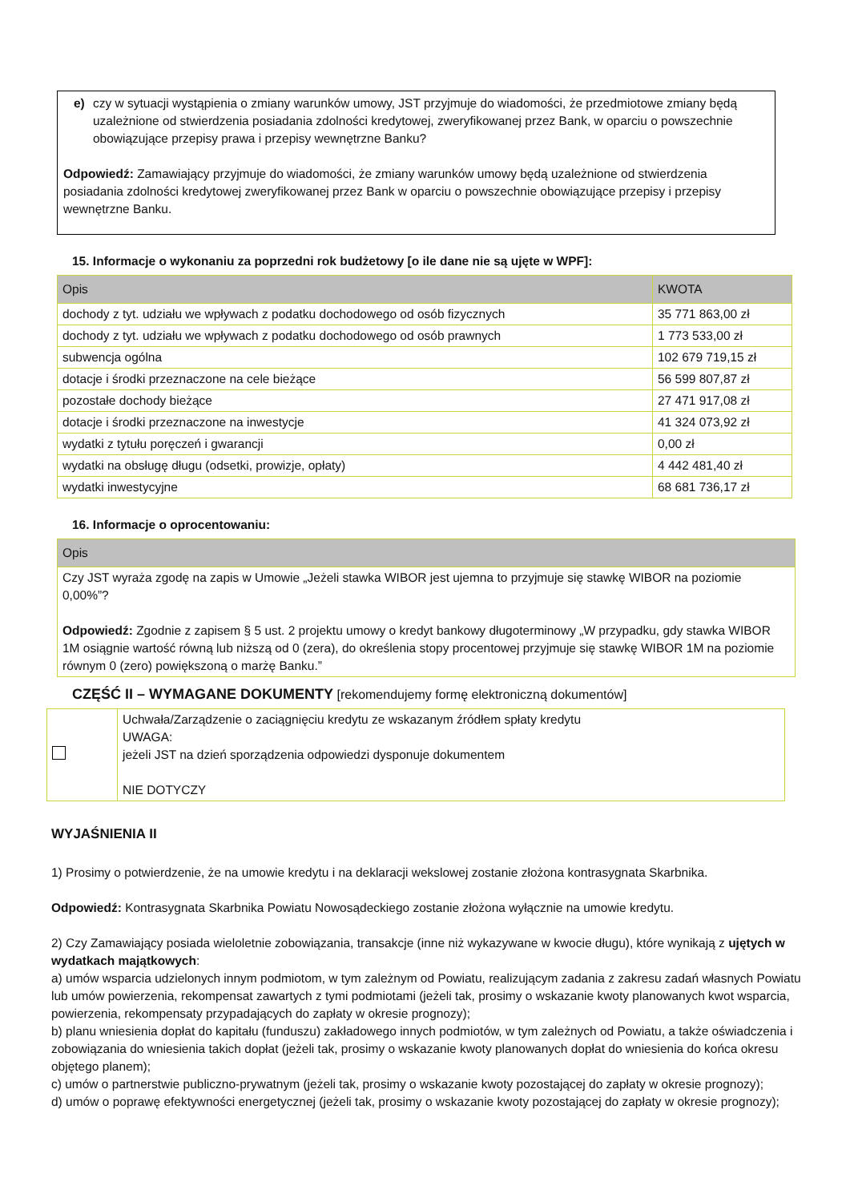e) czy w sytuacji wystąpienia o zmiany warunków umowy, JST przyjmuje do wiadomości, że przedmiotowe zmiany będą uzależnione od stwierdzenia posiadania zdolności kredytowej, zweryfikowanej przez Bank, w oparciu o powszechnie obowiązujące przepisy prawa i przepisy wewnętrzne Banku?
Odpowiedź: Zamawiający przyjmuje do wiadomości, że zmiany warunków umowy będą uzależnione od stwierdzenia posiadania zdolności kredytowej zweryfikowanej przez Bank w oparciu o powszechnie obowiązujące przepisy i przepisy wewnętrzne Banku.
15. Informacje o wykonaniu za poprzedni rok budżetowy [o ile dane nie są ujęte w WPF]:
| Opis | KWOTA |
| dochody z tyt. udziału we wpływach z podatku dochodowego od osób fizycznych | 35 771 863,00 zł |
| dochody z tyt. udziału we wpływach z podatku dochodowego od osób prawnych | 1 773 533,00 zł |
| subwencja ogólna | 102 679 719,15 zł |
| dotacje i środki przeznaczone na cele bieżące | 56 599 807,87 zł |
| pozostałe dochody bieżące | 27 471 917,08 zł |
| dotacje i środki przeznaczone na inwestycje | 41 324 073,92 zł |
| wydatki z tytułu poręczeń i gwarancji | 0,00 zł |
| wydatki na obsługę długu (odsetki, prowizje, opłaty) | 4 442 481,40 zł |
| wydatki inwestycyjne | 68 681 736,17 zł |
16. Informacje o oprocentowaniu:
| Opis |
| Czy JST wyraża zgodę na zapis w Umowie „Jeżeli stawka WIBOR jest ujemna to przyjmuje się stawkę WIBOR na poziomie 0,00%”? Odpowiedź: Zgodnie z zapisem § 5 ust. 2 projektu umowy o kredyt bankowy długoterminowy „W przypadku, gdy stawka WIBOR 1M osiągnie wartość równą lub niższą od 0 (zera), do określenia stopy procentowej przyjmuje się stawkę WIBOR 1M na poziomie równym 0 (zero) powiększoną o marżę Banku.” |
CZĘŚĆ II – WYMAGANE DOKUMENTY [rekomendujemy formę elektroniczną dokumentów]
| | Uchwała/Zarządzenie o zaciągnięciu kredytu ze wskazanym źródłem spłaty kredytu UWAGA: jeżeli JST na dzień sporządzenia odpowiedzi dysponuje dokumentem NIE DOTYCZY |
WYJAŚNIENIA II
1) Prosimy o potwierdzenie, że na umowie kredytu i na deklaracji wekslowej zostanie złożona kontrasygnata Skarbnika.
Odpowiedź: Kontrasygnata Skarbnika Powiatu Nowosądeckiego zostanie złożona wyłącznie na umowie kredytu.
2) Czy Zamawiający posiada wieloletnie zobowiązania, transakcje (inne niż wykazywane w kwocie długu), które wynikają z ujętych w wydatkach majątkowych:
a) umów wsparcia udzielonych innym podmiotom, w tym zależnym od Powiatu, realizującym zadania z zakresu zadań własnych Powiatu lub umów powierzenia, rekompensat zawartych z tymi podmiotami (jeżeli tak, prosimy o wskazanie kwoty planowanych kwot wsparcia, powierzenia, rekompensaty przypadających do zapłaty w okresie prognozy);
b) planu wniesienia dopłat do kapitału (funduszu) zakładowego innych podmiotów, w tym zależnych od Powiatu, a także oświadczenia i zobowiązania do wniesienia takich dopłat (jeżeli tak, prosimy o wskazanie kwoty planowanych dopłat do wniesienia do końca okresu objętego planem);
c) umów o partnerstwie publiczno-prywatnym (jeżeli tak, prosimy o wskazanie kwoty pozostającej do zapłaty w okresie prognozy);
d) umów o poprawę efektywności energetycznej (jeżeli tak, prosimy o wskazanie kwoty pozostającej do zapłaty w okresie prognozy);